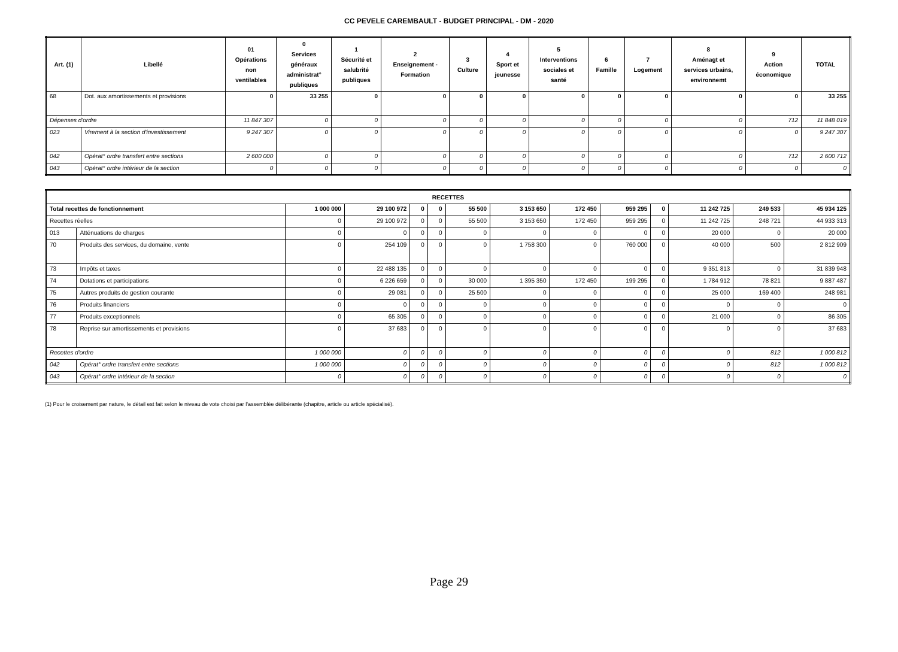CC PEVELE CAREMBAULT - BUDGET PRINCIPAL - DM - 2020
| Art. (1) | Libellé | 01 Opérations non ventilables | 0 Services généraux administrat° publiques | 1 Sécurité et salubrité publiques | 2 Enseignement - Formation | 3 Culture | 4 Sport et jeunesse | 5 Interventions sociales et santé | 6 Famille | 7 Logement | 8 Aménagt et services urbains, environnemt | 9 Action économique | TOTAL |
| --- | --- | --- | --- | --- | --- | --- | --- | --- | --- | --- | --- | --- | --- |
| 68 | Dot. aux amortissements et provisions | 0 | 33 255 | 0 | 0 | 0 | 0 | 0 | 0 | 0 | 0 | 0 | 33 255 |
| Dépenses d'ordre | | 11 847 307 | 0 | 0 | 0 | 0 | 0 | 0 | 0 | 0 | 0 | 712 | 11 848 019 |
| 023 | Virement à la section d'investissement | 9 247 307 | 0 | 0 | 0 | 0 | 0 | 0 | 0 | 0 | 0 | 0 | 9 247 307 |
| 042 | Opérat° ordre transfert entre sections | 2 600 000 | 0 | 0 | 0 | 0 | 0 | 0 | 0 | 0 | 0 | 712 | 2 600 712 |
| 043 | Opérat° ordre intérieur de la section | 0 | 0 | 0 | 0 | 0 | 0 | 0 | 0 | 0 | 0 | 0 | 0 |
| RECETTES | | | | | | | | | | | | | |
| --- | --- | --- | --- | --- | --- | --- | --- | --- | --- | --- | --- | --- | --- |
| Total recettes de fonctionnement | | 1 000 000 | 29 100 972 | 0 | 0 | 55 500 | 3 153 650 | 172 450 | 959 295 | 0 | 11 242 725 | 249 533 | 45 934 125 |
| Recettes réelles | | 0 | 29 100 972 | 0 | 0 | 55 500 | 3 153 650 | 172 450 | 959 295 | 0 | 11 242 725 | 248 721 | 44 933 313 |
| 013 | Atténuations de charges | 0 | 0 | 0 | 0 | 0 | 0 | 0 | 0 | 0 | 20 000 | 0 | 20 000 |
| 70 | Produits des services, du domaine, vente | 0 | 254 109 | 0 | 0 | 0 | 1 758 300 | 0 | 760 000 | 0 | 40 000 | 500 | 2 812 909 |
| 73 | Impôts et taxes | 0 | 22 488 135 | 0 | 0 | 0 | 0 | 0 | 0 | 0 | 9 351 813 | 0 | 31 839 948 |
| 74 | Dotations et participations | 0 | 6 226 659 | 0 | 0 | 30 000 | 1 395 350 | 172 450 | 199 295 | 0 | 1 784 912 | 78 821 | 9 887 487 |
| 75 | Autres produits de gestion courante | 0 | 29 081 | 0 | 0 | 25 500 | 0 | 0 | 0 | 0 | 25 000 | 169 400 | 248 981 |
| 76 | Produits financiers | 0 | 0 | 0 | 0 | 0 | 0 | 0 | 0 | 0 | 0 | 0 | 0 |
| 77 | Produits exceptionnels | 0 | 65 305 | 0 | 0 | 0 | 0 | 0 | 0 | 0 | 21 000 | 0 | 86 305 |
| 78 | Reprise sur amortissements et provisions | 0 | 37 683 | 0 | 0 | 0 | 0 | 0 | 0 | 0 | 0 | 0 | 37 683 |
| Recettes d'ordre | | 1 000 000 | 0 | 0 | 0 | 0 | 0 | 0 | 0 | 0 | 0 | 812 | 1 000 812 |
| 042 | Opérat° ordre transfert entre sections | 1 000 000 | 0 | 0 | 0 | 0 | 0 | 0 | 0 | 0 | 0 | 812 | 1 000 812 |
| 043 | Opérat° ordre intérieur de la section | 0 | 0 | 0 | 0 | 0 | 0 | 0 | 0 | 0 | 0 | 0 | 0 |
(1) Pour le croisement par nature, le détail est fait selon le niveau de vote choisi par l'assemblée délibérante (chapitre, article ou article spécialisé).
Page 29